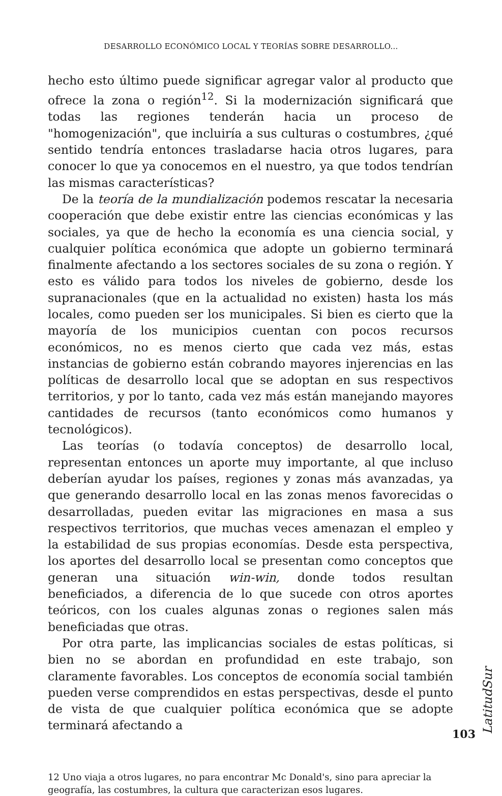DESARROLLO ECONÓMICO LOCAL Y TEORÍAS SOBRE DESARROLLO...
hecho esto último puede significar agregar valor al producto que ofrece la zona o región<sup>12</sup>. Si la modernización significará que todas las regiones tenderán hacia un proceso de "homogenización", que incluiría a sus culturas o costumbres, ¿qué sentido tendría entonces trasladarse hacia otros lugares, para conocer lo que ya conocemos en el nuestro, ya que todos tendrían las mismas características?
De la teoría de la mundialización podemos rescatar la necesaria cooperación que debe existir entre las ciencias económicas y las sociales, ya que de hecho la economía es una ciencia social, y cualquier política económica que adopte un gobierno terminará finalmente afectando a los sectores sociales de su zona o región. Y esto es válido para todos los niveles de gobierno, desde los supranacionales (que en la actualidad no existen) hasta los más locales, como pueden ser los municipales. Si bien es cierto que la mayoría de los municipios cuentan con pocos recursos económicos, no es menos cierto que cada vez más, estas instancias de gobierno están cobrando mayores injerencias en las políticas de desarrollo local que se adoptan en sus respectivos territorios, y por lo tanto, cada vez más están manejando mayores cantidades de recursos (tanto económicos como humanos y tecnológicos).
Las teorías (o todavía conceptos) de desarrollo local, representan entonces un aporte muy importante, al que incluso deberían ayudar los países, regiones y zonas más avanzadas, ya que generando desarrollo local en las zonas menos favorecidas o desarrolladas, pueden evitar las migraciones en masa a sus respectivos territorios, que muchas veces amenazan el empleo y la estabilidad de sus propias economías. Desde esta perspectiva, los aportes del desarrollo local se presentan como conceptos que generan una situación win-win, donde todos resultan beneficiados, a diferencia de lo que sucede con otros aportes teóricos, con los cuales algunas zonas o regiones salen más beneficiadas que otras.
Por otra parte, las implicancias sociales de estas políticas, si bien no se abordan en profundidad en este trabajo, son claramente favorables. Los conceptos de economía social también pueden verse comprendidos en estas perspectivas, desde el punto de vista de que cualquier política económica que se adopte terminará afectando a
12 Uno viaja a otros lugares, no para encontrar Mc Donald's, sino para apreciar la geografía, las costumbres, la cultura que caracterizan esos lugares.
LatitudSur
103